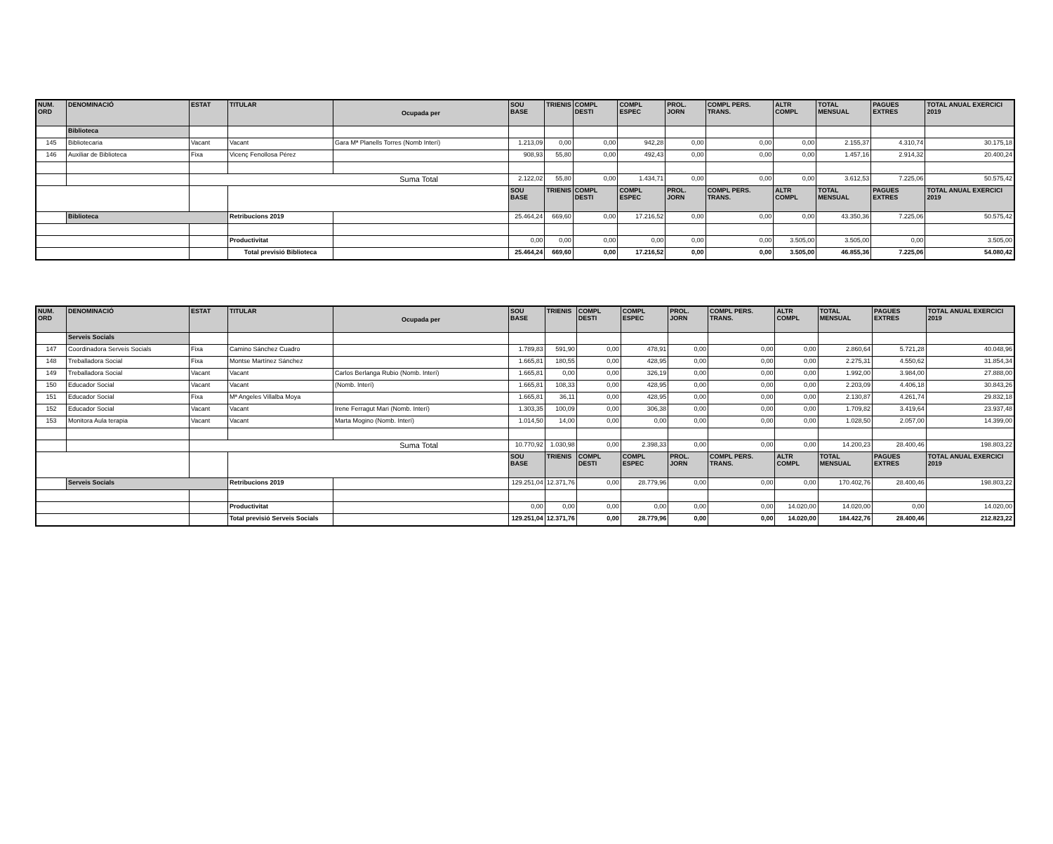| NUM. ORD | DENOMINACIÓ | ESTAT | TITULAR | Ocupada per | SOU BASE | TRIENIS | COMPL DESTI | COMPL ESPEC | PROL. JORN | COMPL PERS. TRANS. | ALTR COMPL | TOTAL MENSUAL | PAGUES EXTRES | TOTAL ANUAL EXERCICI 2019 |
| --- | --- | --- | --- | --- | --- | --- | --- | --- | --- | --- | --- | --- | --- | --- |
| | Biblioteca | | | | | | | | | | | | | |
| 145 | Bibliotecaria | Vacant | Vacant | Gara Mª Planells Torres (Nomb Interí) | 1.213,09 | 0,00 | 0,00 | 942,28 | 0,00 | 0,00 | 0,00 | 2.155,37 | 4.310,74 | 30.175,18 |
| 146 | Auxiliar de Biblioteca | Fixa | Vicenç Fenollosa Pérez | | 908,93 | 55,80 | 0,00 | 492,43 | 0,00 | 0,00 | 0,00 | 1.457,16 | 2.914,32 | 20.400,24 |
| | | Suma Total | | | 2.122,02 | 55,80 | 0,00 | 1.434,71 | 0,00 | 0,00 | 0,00 | 3.612,53 | 7.225,06 | 50.575,42 |
| | | | | | SOU BASE | TRIENIS | COMPL DESTI | COMPL ESPEC | PROL. JORN | COMPL PERS. TRANS. | ALTR COMPL | TOTAL MENSUAL | PAGUES EXTRES | TOTAL ANUAL EXERCICI 2019 |
| | Biblioteca | | Retribucions 2019 | | 25.464,24 | 669,60 | 0,00 | 17.216,52 | 0,00 | 0,00 | 0,00 | 43.350,36 | 7.225,06 | 50.575,42 |
| | | | Productivitat | | 0,00 | 0,00 | 0,00 | 0,00 | 0,00 | 0,00 | 3.505,00 | 3.505,00 | 0,00 | 3.505,00 |
| | | | Total previsió Biblioteca | | 25.464,24 | 669,60 | 0,00 | 17.216,52 | 0,00 | 0,00 | 3.505,00 | 46.855,36 | 7.225,06 | 54.080,42 |
| NUM. ORD | DENOMINACIÓ | ESTAT | TITULAR | Ocupada per | SOU BASE | TRIENIS | COMPL DESTI | COMPL ESPEC | PROL. JORN | COMPL PERS. TRANS. | ALTR COMPL | TOTAL MENSUAL | PAGUES EXTRES | TOTAL ANUAL EXERCICI 2019 |
| --- | --- | --- | --- | --- | --- | --- | --- | --- | --- | --- | --- | --- | --- | --- |
| | Serveis Socials | | | | | | | | | | | | | |
| 147 | Coordinadora Serveis Socials | Fixa | Camino Sánchez Cuadro | | 1.789,83 | 591,90 | 0,00 | 478,91 | 0,00 | 0,00 | 0,00 | 2.860,64 | 5.721,28 | 40.048,96 |
| 148 | Treballadora Social | Fixa | Montse Martínez Sánchez | | 1.665,81 | 180,55 | 0,00 | 428,95 | 0,00 | 0,00 | 0,00 | 2.275,31 | 4.550,62 | 31.854,34 |
| 149 | Treballadora Social | Vacant | Vacant | Carlos Berlanga Rubio (Nomb. Interí) | 1.665,81 | 0,00 | 0,00 | 326,19 | 0,00 | 0,00 | 0,00 | 1.992,00 | 3.984,00 | 27.888,00 |
| 150 | Educador Social | Vacant | Vacant | (Nomb. Interí) | 1.665,81 | 108,33 | 0,00 | 428,95 | 0,00 | 0,00 | 0,00 | 2.203,09 | 4.406,18 | 30.843,26 |
| 151 | Educador Social | Fixa | Mª Angeles Villalba Moya | | 1.665,81 | 36,11 | 0,00 | 428,95 | 0,00 | 0,00 | 0,00 | 2.130,87 | 4.261,74 | 29.832,18 |
| 152 | Educador Social | Vacant | Vacant | Irene Ferragut Mari (Nomb. Interí) | 1.303,35 | 100,09 | 0,00 | 306,38 | 0,00 | 0,00 | 0,00 | 1.709,82 | 3.419,64 | 23.937,48 |
| 153 | Monitora Aula terapia | Vacant | Vacant | Marta Mogino (Nomb. Interí) | 1.014,50 | 14,00 | 0,00 | 0,00 | 0,00 | 0,00 | 0,00 | 1.028,50 | 2.057,00 | 14.399,00 |
| | | Suma Total | | | 10.770,92 | 1.030,98 | 0,00 | 2.398,33 | 0,00 | 0,00 | 0,00 | 14.200,23 | 28.400,46 | 198.803,22 |
| | | | | | SOU BASE | TRIENIS | COMPL DESTI | COMPL ESPEC | PROL. JORN | COMPL PERS. TRANS. | ALTR COMPL | TOTAL MENSUAL | PAGUES EXTRES | TOTAL ANUAL EXERCICI 2019 |
| | Serveis Socials | | Retribucions 2019 | | 129.251,04 | 12.371,76 | 0,00 | 28.779,96 | 0,00 | 0,00 | 0,00 | 170.402,76 | 28.400,46 | 198.803,22 |
| | | | Productivitat | | 0,00 | 0,00 | 0,00 | 0,00 | 0,00 | 0,00 | 14.020,00 | 14.020,00 | 0,00 | 14.020,00 |
| | | | Total previsió Serveis Socials | | 129.251,04 | 12.371,76 | 0,00 | 28.779,96 | 0,00 | 0,00 | 14.020,00 | 184.422,76 | 28.400,46 | 212.823,22 |